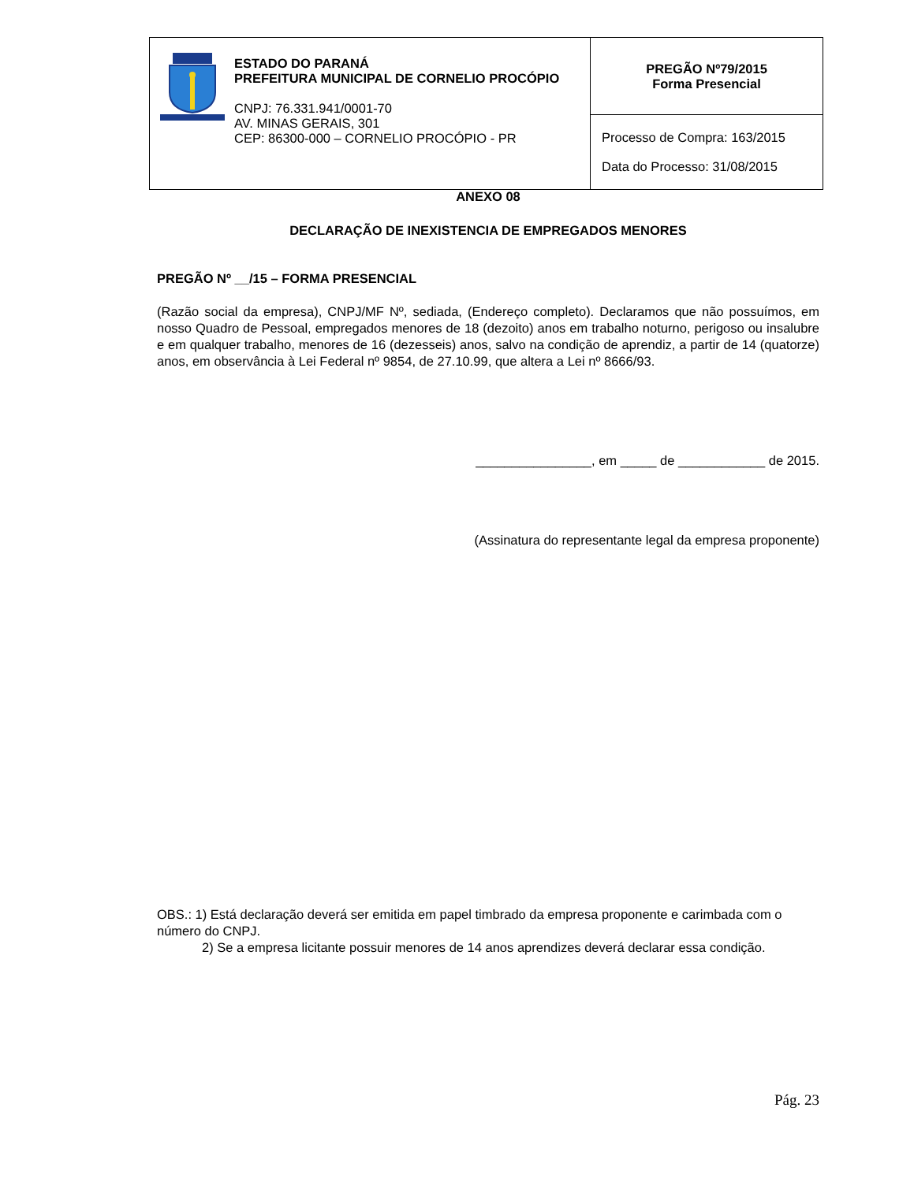| ESTADO DO PARANÁ PREFEITURA MUNICIPAL DE CORNELIO PROCÓPIO CNPJ: 76.331.941/0001-70 AV. MINAS GERAIS, 301 CEP: 86300-000 – CORNELIO PROCÓPIO - PR | PREGÃO Nº79/2015 Forma Presencial |
| | Processo de Compra: 163/2015 Data do Processo: 31/08/2015 |
ANEXO 08
DECLARAÇÃO DE INEXISTENCIA DE EMPREGADOS MENORES
PREGÃO Nº __/15 – FORMA PRESENCIAL
(Razão social da empresa), CNPJ/MF Nº, sediada, (Endereço completo). Declaramos que não possuímos, em nosso Quadro de Pessoal, empregados menores de 18 (dezoito) anos em trabalho noturno, perigoso ou insalubre e em qualquer trabalho, menores de 16 (dezesseis) anos, salvo na condição de aprendiz, a partir de 14 (quatorze) anos, em observância à Lei Federal nº 9854, de 27.10.99, que altera a Lei nº 8666/93.
________________, em _____ de ____________ de 2015.
(Assinatura do representante legal da empresa proponente)
OBS.: 1) Está declaração deverá ser emitida em papel timbrado da empresa proponente e carimbada com o número do CNPJ.
2) Se a empresa licitante possuir menores de 14 anos aprendizes deverá declarar essa condição.
Pág. 23